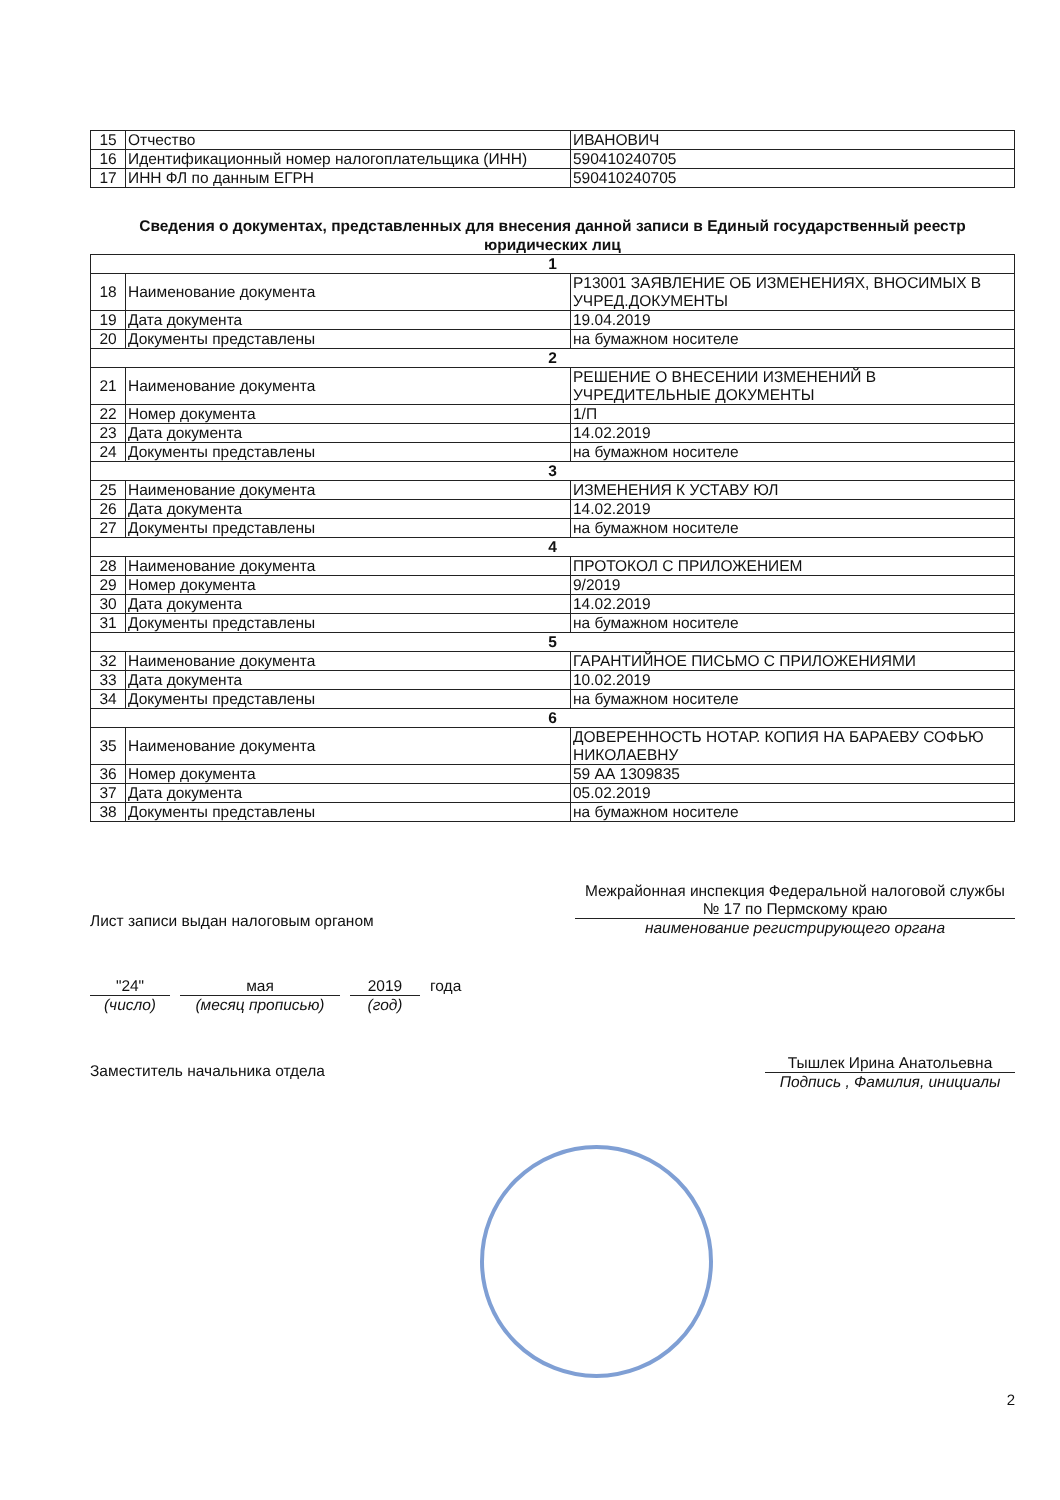| 15 | Отчество | ИВАНОВИЧ |
| 16 | Идентификационный номер налогоплательщика (ИНН) | 590410240705 |
| 17 | ИНН ФЛ по данным ЕГРН | 590410240705 |
Сведения о документах, представленных для внесения данной записи в Единый государственный реестр юридических лиц
| 1 | | |
| 18 | Наименование документа | Р13001 ЗАЯВЛЕНИЕ ОБ ИЗМЕНЕНИЯХ, ВНОСИМЫХ В УЧРЕД.ДОКУМЕНТЫ |
| 19 | Дата документа | 19.04.2019 |
| 20 | Документы представлены | на бумажном носителе |
| 2 | | |
| 21 | Наименование документа | РЕШЕНИЕ О ВНЕСЕНИИ ИЗМЕНЕНИЙ В УЧРЕДИТЕЛЬНЫЕ ДОКУМЕНТЫ |
| 22 | Номер документа | 1/П |
| 23 | Дата документа | 14.02.2019 |
| 24 | Документы представлены | на бумажном носителе |
| 3 | | |
| 25 | Наименование документа | ИЗМЕНЕНИЯ К УСТАВУ ЮЛ |
| 26 | Дата документа | 14.02.2019 |
| 27 | Документы представлены | на бумажном носителе |
| 4 | | |
| 28 | Наименование документа | ПРОТОКОЛ С ПРИЛОЖЕНИЕМ |
| 29 | Номер документа | 9/2019 |
| 30 | Дата документа | 14.02.2019 |
| 31 | Документы представлены | на бумажном носителе |
| 5 | | |
| 32 | Наименование документа | ГАРАНТИЙНОЕ ПИСЬМО С ПРИЛОЖЕНИЯМИ |
| 33 | Дата документа | 10.02.2019 |
| 34 | Документы представлены | на бумажном носителе |
| 6 | | |
| 35 | Наименование документа | ДОВЕРЕННОСТЬ НОТАР. КОПИЯ НА БАРАЕВУ СОФЬЮ НИКОЛАЕВНУ |
| 36 | Номер документа | 59 АА 1309835 |
| 37 | Дата документа | 05.02.2019 |
| 38 | Документы представлены | на бумажном носителе |
Лист записи выдан налоговым органом
Межрайонная инспекция Федеральной налоговой службы № 17 по Пермскому краю
наименование регистрирующего органа
"24"
(число)
мая
(месяц прописью)
2019
(год)
года
Заместитель начальника отдела
Тышлек Ирина Анатольевна
Подпись , Фамилия, инициалы
2